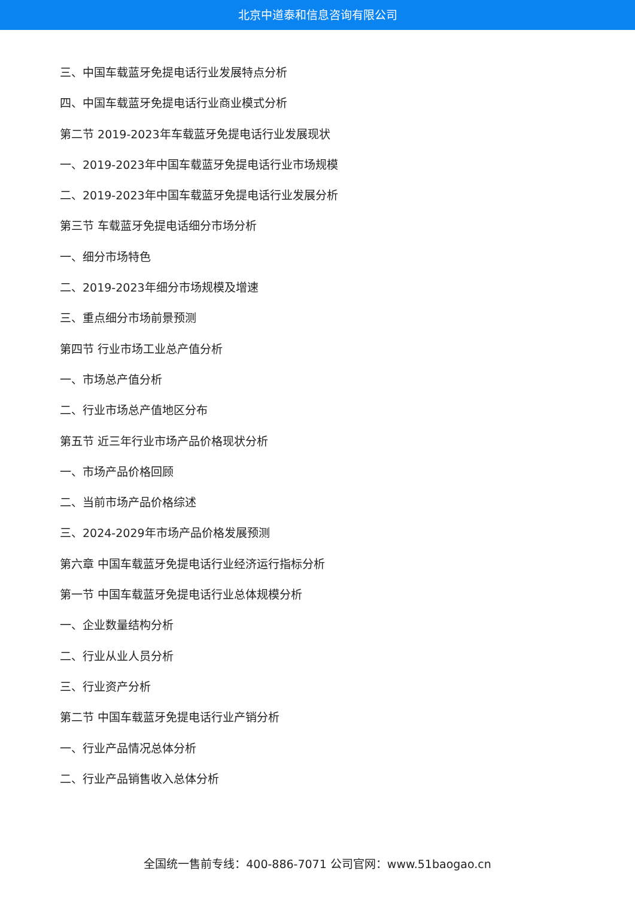北京中道泰和信息咨询有限公司
三、中国车载蓝牙免提电话行业发展特点分析
四、中国车载蓝牙免提电话行业商业模式分析
第二节 2019-2023年车载蓝牙免提电话行业发展现状
一、2019-2023年中国车载蓝牙免提电话行业市场规模
二、2019-2023年中国车载蓝牙免提电话行业发展分析
第三节 车载蓝牙免提电话细分市场分析
一、细分市场特色
二、2019-2023年细分市场规模及增速
三、重点细分市场前景预测
第四节 行业市场工业总产值分析
一、市场总产值分析
二、行业市场总产值地区分布
第五节 近三年行业市场产品价格现状分析
一、市场产品价格回顾
二、当前市场产品价格综述
三、2024-2029年市场产品价格发展预测
第六章 中国车载蓝牙免提电话行业经济运行指标分析
第一节 中国车载蓝牙免提电话行业总体规模分析
一、企业数量结构分析
二、行业从业人员分析
三、行业资产分析
第二节 中国车载蓝牙免提电话行业产销分析
一、行业产品情况总体分析
二、行业产品销售收入总体分析
全国统一售前专线：400-886-7071 公司官网：www.51baogao.cn